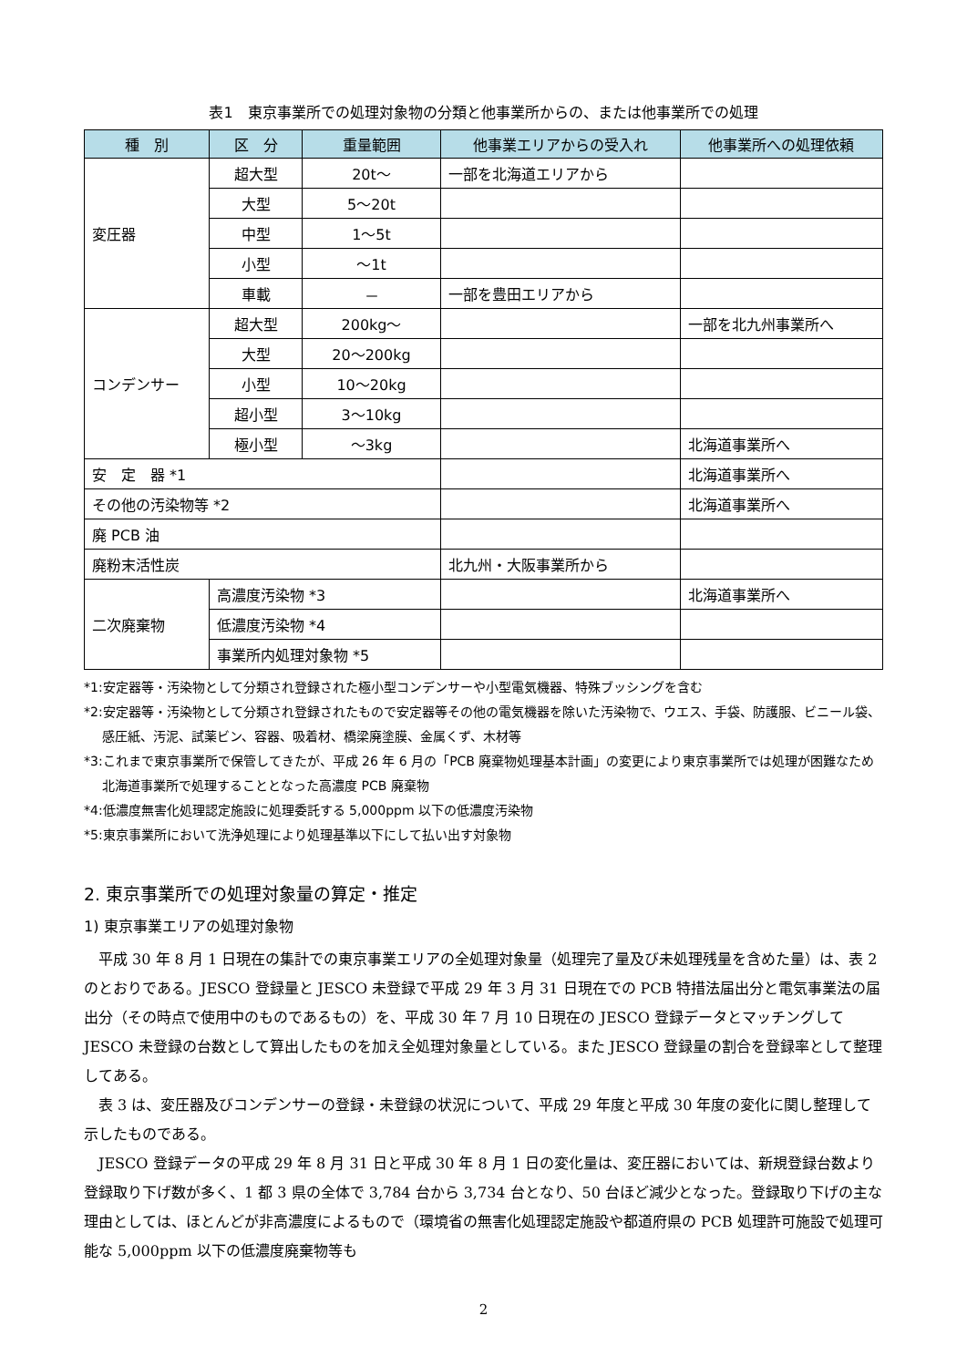表1　東京事業所での処理対象物の分類と他事業所からの、または他事業所での処理
| 種 別 | 区 分 | 重量範囲 | 他事業エリアからの受入れ | 他事業所への処理依頼 |
| --- | --- | --- | --- | --- |
| 変圧器 | 超大型 | 20t～ | 一部を北海道エリアから | |
| | 大型 | 5～20t | | |
| | 中型 | 1～5t | | |
| | 小型 | ～1t | | |
| | 車載 | － | 一部を豊田エリアから | |
| コンデンサー | 超大型 | 200kg～ | | 一部を北九州事業所へ |
| | 大型 | 20～200kg | | |
| | 小型 | 10～20kg | | |
| | 超小型 | 3～10kg | | |
| | 極小型 | ～3kg | | 北海道事業所へ |
| 安 定 器 *1 | | | | 北海道事業所へ |
| その他の汚染物等 *2 | | | | 北海道事業所へ |
| 廃 PCB 油 | | | | |
| 廃粉末活性炭 | | | 北九州・大阪事業所から | |
| 二次廃棄物 | 高濃度汚染物 *3 | | | 北海道事業所へ |
| | 低濃度汚染物 *4 | | | |
| | 事業所内処理対象物 *5 | | | |
*1:安定器等・汚染物として分類され登録された極小型コンデンサーや小型電気機器、特殊ブッシングを含む
*2:安定器等・汚染物として分類され登録されたもので安定器等その他の電気機器を除いた汚染物で、ウエス、手袋、防護服、ビニール袋、感圧紙、汚泥、試薬ビン、容器、吸着材、橋梁廃塗膜、金属くず、木材等
*3:これまで東京事業所で保管してきたが、平成 26 年 6 月の「PCB 廃棄物処理基本計画」の変更により東京事業所では処理が困難なため北海道事業所で処理することとなった高濃度 PCB 廃棄物
*4:低濃度無害化処理認定施設に処理委託する 5,000ppm 以下の低濃度汚染物
*5:東京事業所において洗浄処理により処理基準以下にして払い出す対象物
2. 東京事業所での処理対象量の算定・推定
1) 東京事業エリアの処理対象物
平成 30 年 8 月 1 日現在の集計での東京事業エリアの全処理対象量（処理完了量及び未処理残量を含めた量）は、表 2 のとおりである。JESCO 登録量と JESCO 未登録で平成 29 年 3 月 31 日現在での PCB 特措法届出分と電気事業法の届出分（その時点で使用中のものであるもの）を、平成 30 年 7 月 10 日現在の JESCO 登録データとマッチングして JESCO 未登録の台数として算出したものを加え全処理対象量としている。また JESCO 登録量の割合を登録率として整理してある。
表 3 は、変圧器及びコンデンサーの登録・未登録の状況について、平成 29 年度と平成 30 年度の変化に関し整理して示したものである。
JESCO 登録データの平成 29 年 8 月 31 日と平成 30 年 8 月 1 日の変化量は、変圧器においては、新規登録台数より登録取り下げ数が多く、1 都 3 県の全体で 3,784 台から 3,734 台となり、50 台ほど減少となった。登録取り下げの主な理由としては、ほとんどが非高濃度によるもので（環境省の無害化処理認定施設や都道府県の PCB 処理許可施設で処理可能な 5,000ppm 以下の低濃度廃棄物等も
2